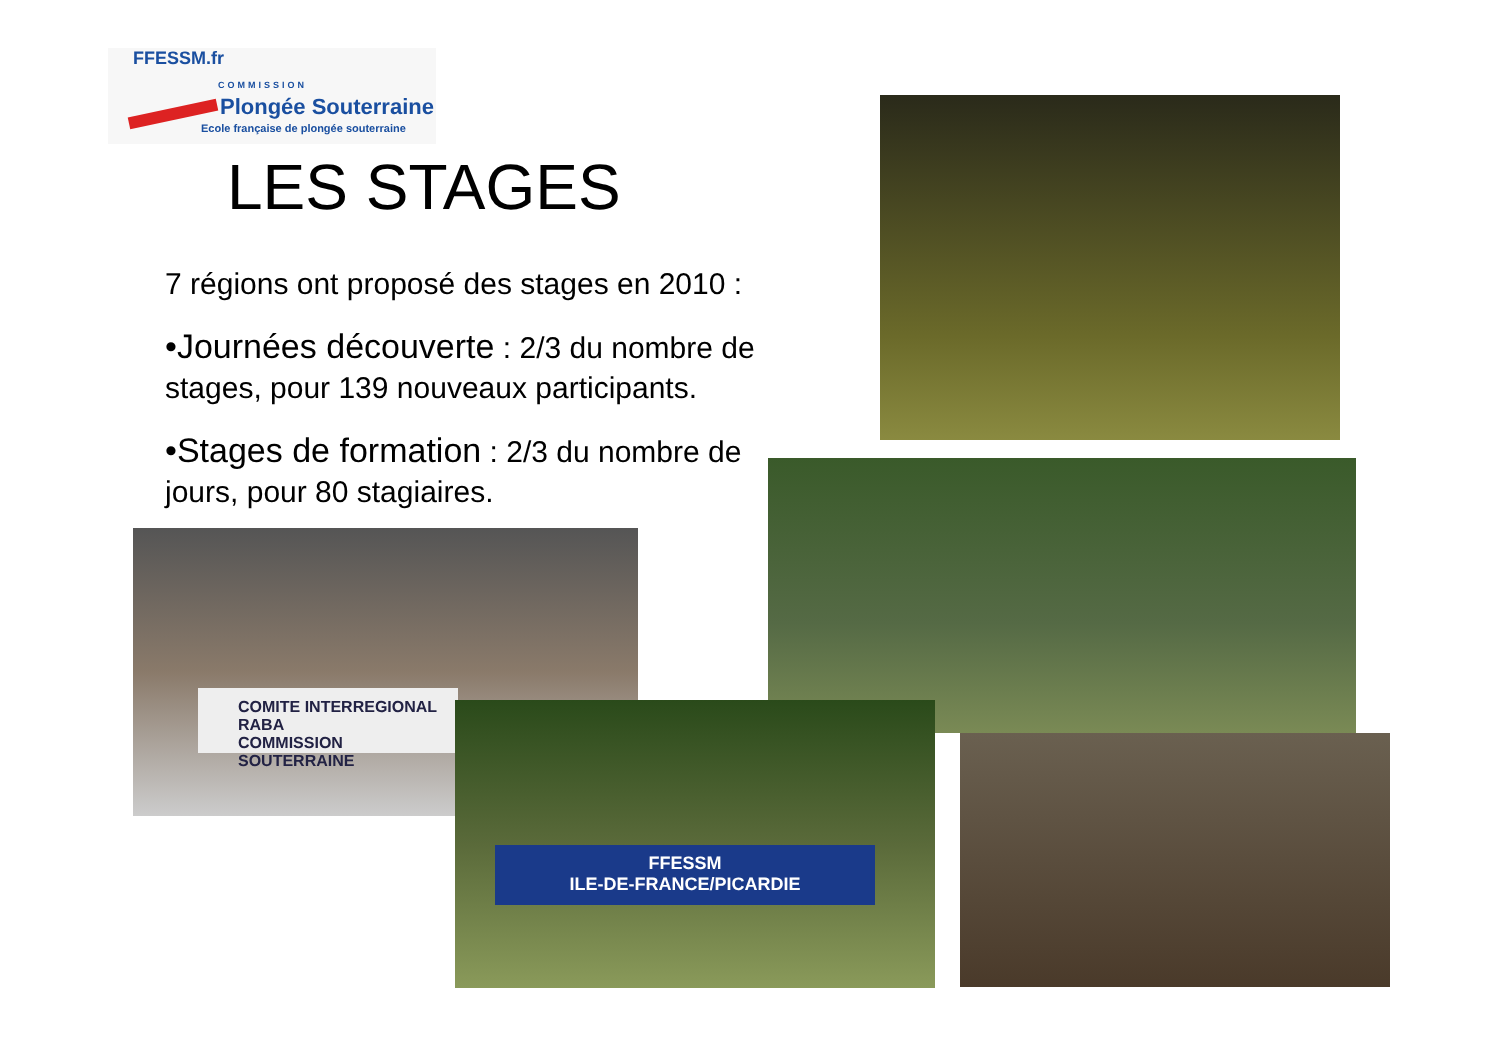FFESSM.fr
COMMISSION
Plongée Souterraine
Ecole française de plongée souterraine
LES STAGES
7 régions ont proposé des stages en 2010 :
•Journées découverte : 2/3 du nombre de stages, pour 139 nouveaux participants.
•Stages de formation : 2/3 du nombre de jours, pour 80 stagiaires.
COMITE INTERREGIONAL RABA
COMMISSION SOUTERRAINE
FFESSM
ILE-DE-FRANCE/PICARDIE